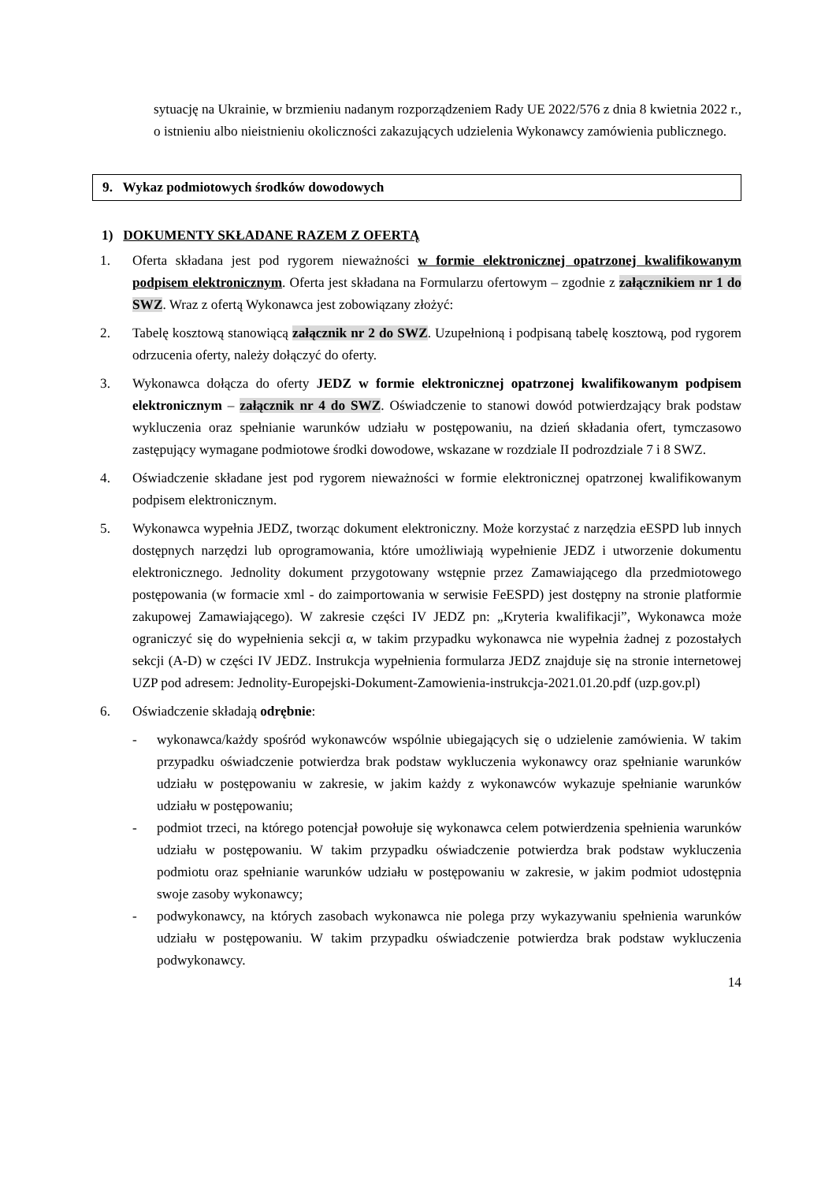sytuację na Ukrainie, w brzmieniu nadanym rozporządzeniem Rady UE 2022/576 z dnia 8 kwietnia 2022 r., o istnieniu albo nieistnieniu okoliczności zakazujących udzielenia Wykonawcy zamówienia publicznego.
9. Wykaz podmiotowych środków dowodowych
1) DOKUMENTY SKŁADANE RAZEM Z OFERTĄ
1. Oferta składana jest pod rygorem nieważności w formie elektronicznej opatrzonej kwalifikowanym podpisem elektronicznym. Oferta jest składana na Formularzu ofertowym – zgodnie z załącznikiem nr 1 do SWZ. Wraz z ofertą Wykonawca jest zobowiązany złożyć:
2. Tabelę kosztową stanowiącą załącznik nr 2 do SWZ. Uzupełnioną i podpisaną tabelę kosztową, pod rygorem odrzucenia oferty, należy dołączyć do oferty.
3. Wykonawca dołącza do oferty JEDZ w formie elektronicznej opatrzonej kwalifikowanym podpisem elektronicznym – załącznik nr 4 do SWZ. Oświadczenie to stanowi dowód potwierdzający brak podstaw wykluczenia oraz spełnianie warunków udziału w postępowaniu, na dzień składania ofert, tymczasowo zastępujący wymagane podmiotowe środki dowodowe, wskazane w rozdziale II podrozdziale 7 i 8 SWZ.
4. Oświadczenie składane jest pod rygorem nieważności w formie elektronicznej opatrzonej kwalifikowanym podpisem elektronicznym.
5. Wykonawca wypełnia JEDZ, tworząc dokument elektroniczny. Może korzystać z narzędzia eESPD lub innych dostępnych narzędzi lub oprogramowania, które umożliwiają wypełnienie JEDZ i utworzenie dokumentu elektronicznego. Jednolity dokument przygotowany wstępnie przez Zamawiającego dla przedmiotowego postępowania (w formacie xml - do zaimportowania w serwisie FeESPD) jest dostępny na stronie platformie zakupowej Zamawiającego). W zakresie części IV JEDZ pn: „Kryteria kwalifikacji”, Wykonawca może ograniczyć się do wypełnienia sekcji α, w takim przypadku wykonawca nie wypełnia żadnej z pozostałych sekcji (A-D) w części IV JEDZ. Instrukcja wypełnienia formularza JEDZ znajduje się na stronie internetowej UZP pod adresem: Jednolity-Europejski-Dokument-Zamowienia-instrukcja-2021.01.20.pdf (uzp.gov.pl)
6. Oświadczenie składają odrębnie:
- wykonawca/każdy spośród wykonawców wspólnie ubiegających się o udzielenie zamówienia. W takim przypadku oświadczenie potwierdza brak podstaw wykluczenia wykonawcy oraz spełnianie warunków udziału w postępowaniu w zakresie, w jakim każdy z wykonawców wykazuje spełnianie warunków udziału w postępowaniu;
- podmiot trzeci, na którego potencjał powołuje się wykonawca celem potwierdzenia spełnienia warunków udziału w postępowaniu. W takim przypadku oświadczenie potwierdza brak podstaw wykluczenia podmiotu oraz spełnianie warunków udziału w postępowaniu w zakresie, w jakim podmiot udostępnia swoje zasoby wykonawcy;
- podwykonawcy, na których zasobach wykonawca nie polega przy wykazywaniu spełnienia warunków udziału w postępowaniu. W takim przypadku oświadczenie potwierdza brak podstaw wykluczenia podwykonawcy.
14